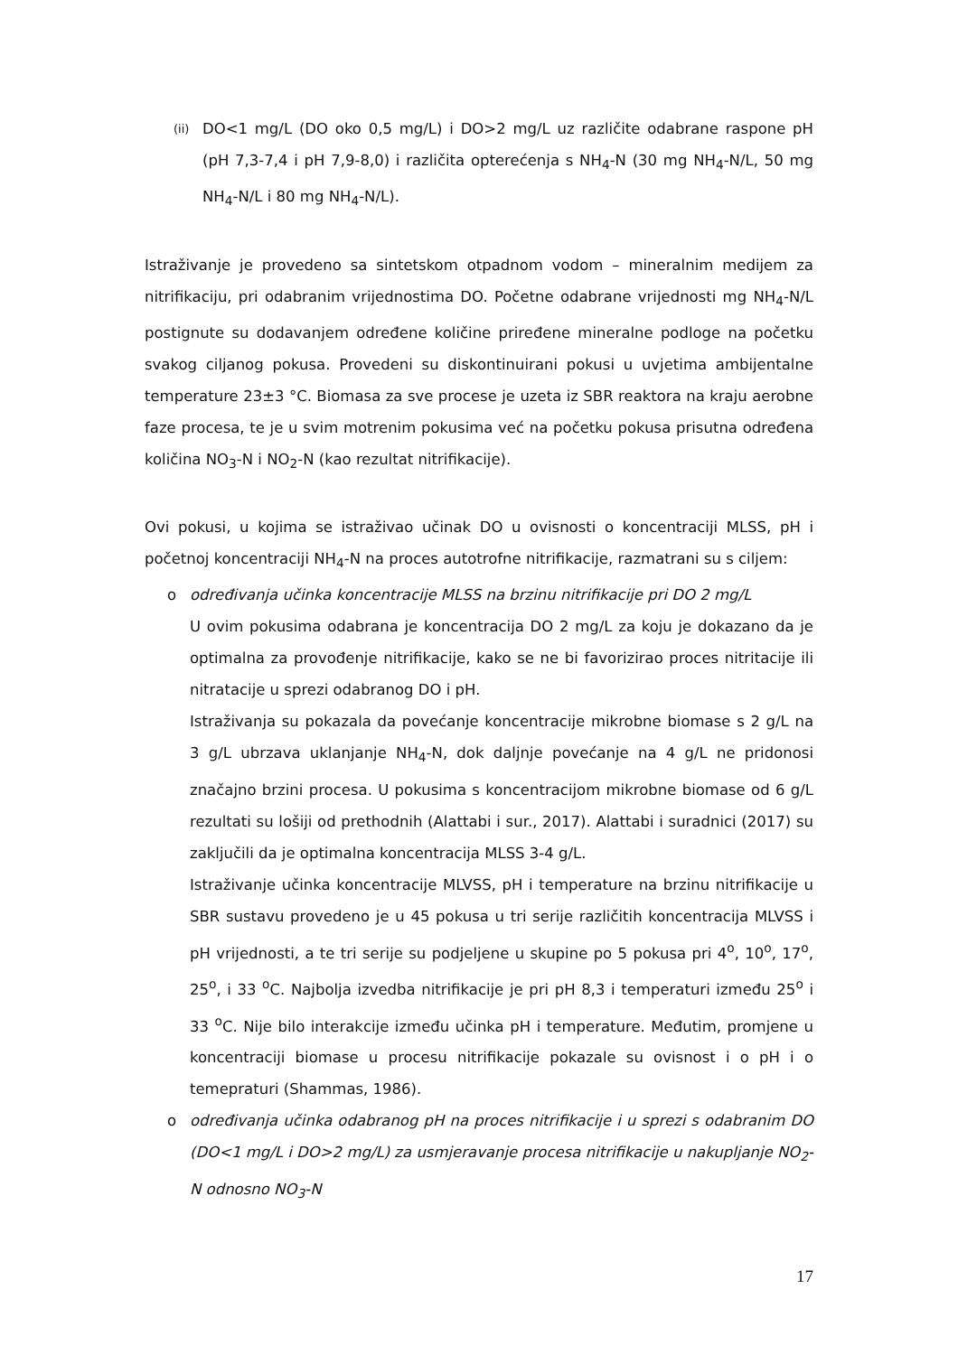(ii)
DO<1 mg/L (DO oko 0,5 mg/L) i DO>2 mg/L uz različite odabrane raspone pH (pH 7,3-7,4 i pH 7,9-8,0) i različita opterećenja s NH<sub>4</sub>-N (30 mg NH<sub>4</sub>-N/L, 50 mg NH<sub>4</sub>-N/L i 80 mg NH<sub>4</sub>-N/L).
Istraživanje je provedeno sa sintetskom otpadnom vodom – mineralnim medijem za nitrifikaciju, pri odabranim vrijednostima DO. Početne odabrane vrijednosti mg NH<sub>4</sub>-N/L postignute su dodavanjem određene količine priređene mineralne podloge na početku svakog ciljanog pokusa. Provedeni su diskontinuirani pokusi u uvjetima ambijentalne temperature 23±3 °C. Biomasa za sve procese je uzeta iz SBR reaktora na kraju aerobne faze procesa, te je u svim motrenim pokusima već na početku pokusa prisutna određena količina NO<sub>3</sub>-N i NO<sub>2</sub>-N (kao rezultat nitrifikacije).
Ovi pokusi, u kojima se istraživao učinak DO u ovisnosti o koncentraciji MLSS, pH i početnoj koncentraciji NH<sub>4</sub>-N na proces autotrofne nitrifikacije, razmatrani su s ciljem:
o određivanja učinka koncentracije MLSS na brzinu nitrifikacije pri DO 2 mg/L
U ovim pokusima odabrana je koncentracija DO 2 mg/L za koju je dokazano da je optimalna za provođenje nitrifikacije, kako se ne bi favorizirao proces nitritacije ili nitratacije u sprezi odabranog DO i pH.
Istraživanja su pokazala da povećanje koncentracije mikrobne biomase s 2 g/L na 3 g/L ubrzava uklanjanje NH<sub>4</sub>-N, dok daljnje povećanje na 4 g/L ne pridonosi značajno brzini procesa. U pokusima s koncentracijom mikrobne biomase od 6 g/L rezultati su lošiji od prethodnih (Alattabi i sur., 2017). Alattabi i suradnici (2017) su zaključili da je optimalna koncentracija MLSS 3-4 g/L.
Istraživanje učinka koncentracije MLVSS, pH i temperature na brzinu nitrifikacije u SBR sustavu provedeno je u 45 pokusa u tri serije različitih koncentracija MLVSS i pH vrijednosti, a te tri serije su podjeljene u skupine po 5 pokusa pri 4<sup>o</sup>, 10<sup>o</sup>, 17<sup>o</sup>, 25<sup>o</sup>, i 33 <sup>o</sup>C. Najbolja izvedba nitrifikacije je pri pH 8,3 i temperaturi između 25<sup>o</sup> i 33 <sup>o</sup>C. Nije bilo interakcije između učinka pH i temperature. Međutim, promjene u koncentraciji biomase u procesu nitrifikacije pokazale su ovisnost i o pH i o temepraturi (Shammas, 1986).
o određivanja učinka odabranog pH na proces nitrifikacije i u sprezi s odabranim DO (DO<1 mg/L i DO>2 mg/L) za usmjeravanje procesa nitrifikacije u nakupljanje NO<sub>2</sub>-N odnosno NO<sub>3</sub>-N
17